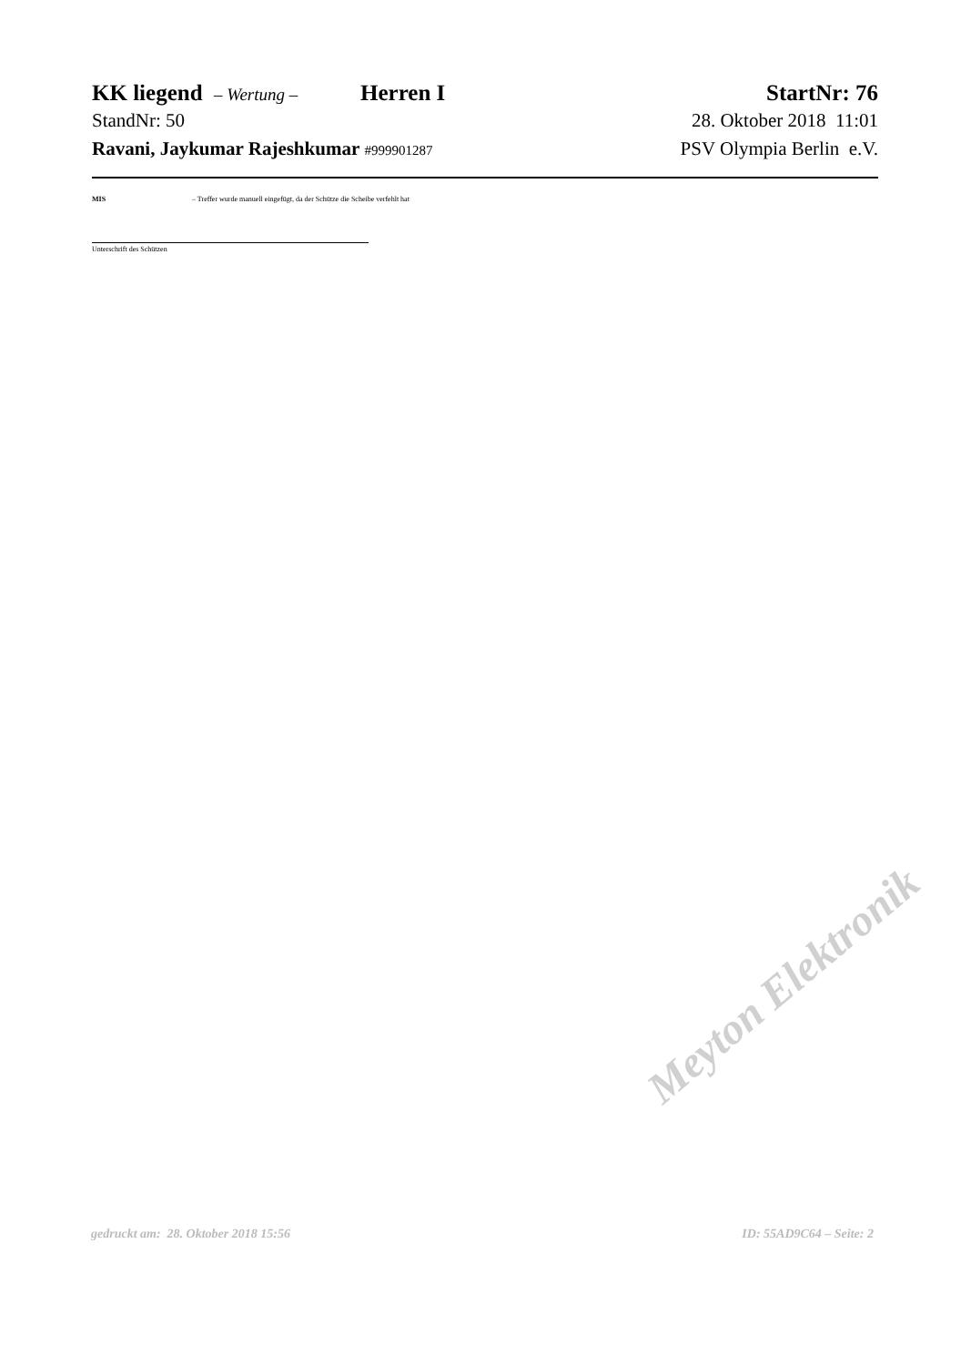KK liegend – Wertung – Herren I StartNr: 76
StandNr: 50 28. Oktober 2018 11:01
Ravani, Jaykumar Rajeshkumar #999901287 PSV Olympia Berlin e.V.
MIS – Treffer wurde manuell eingefügt, da der Schütze die Scheibe verfehlt hat
Unterschrift des Schützen
Meyton Elektronik
gedruckt am: 28. Oktober 2018 15:56 ID: 55AD9C64 – Seite: 2